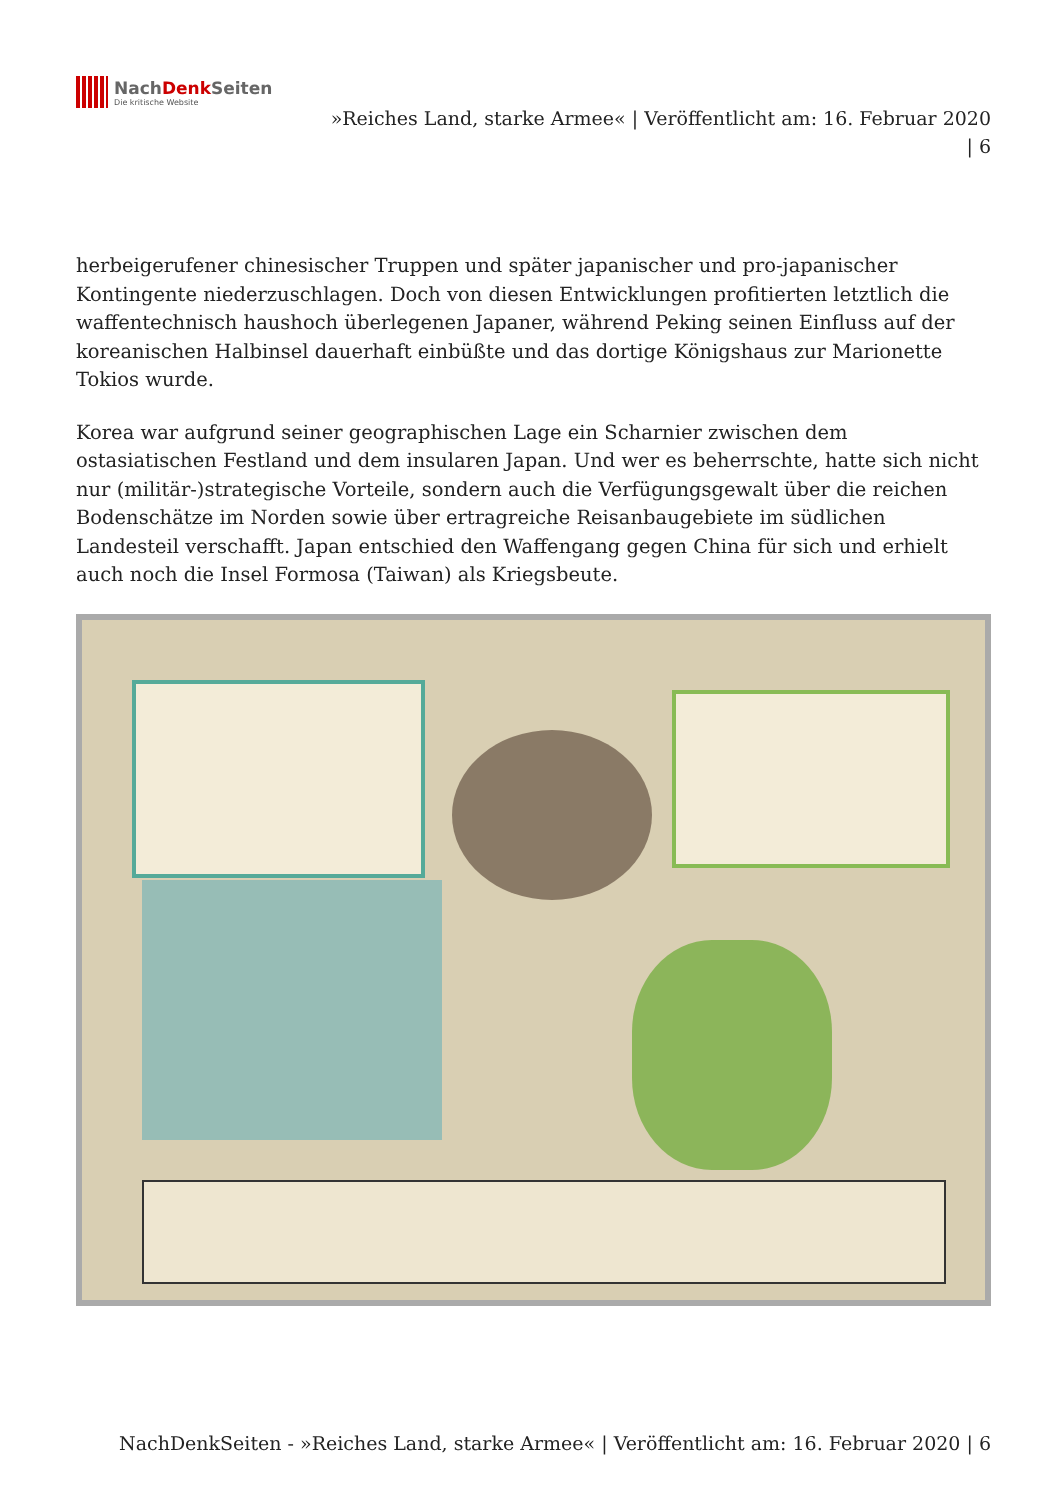NachDenk Seiten
Die kritische Website
»Reiches Land, starke Armee« | Veröffentlicht am: 16. Februar 2020
| 6
herbeigerufener chinesischer Truppen und später japanischer und pro-japanischer Kontingente niederzuschlagen. Doch von diesen Entwicklungen profitierten letztlich die waffentechnisch haushoch überlegenen Japaner, während Peking seinen Einfluss auf der koreanischen Halbinsel dauerhaft einbüßte und das dortige Königshaus zur Marionette Tokios wurde.
Korea war aufgrund seiner geographischen Lage ein Scharnier zwischen dem ostasiatischen Festland und dem insularen Japan. Und wer es beherrschte, hatte sich nicht nur (militär-)strategische Vorteile, sondern auch die Verfügungsgewalt über die reichen Bodenschätze im Norden sowie über ertragreiche Reisanbaugebiete im südlichen Landesteil verschafft. Japan entschied den Waffengang gegen China für sich und erhielt auch noch die Insel Formosa (Taiwan) als Kriegsbeute.
NachDenkSeiten - »Reiches Land, starke Armee« | Veröffentlicht am: 16. Februar 2020 | 6